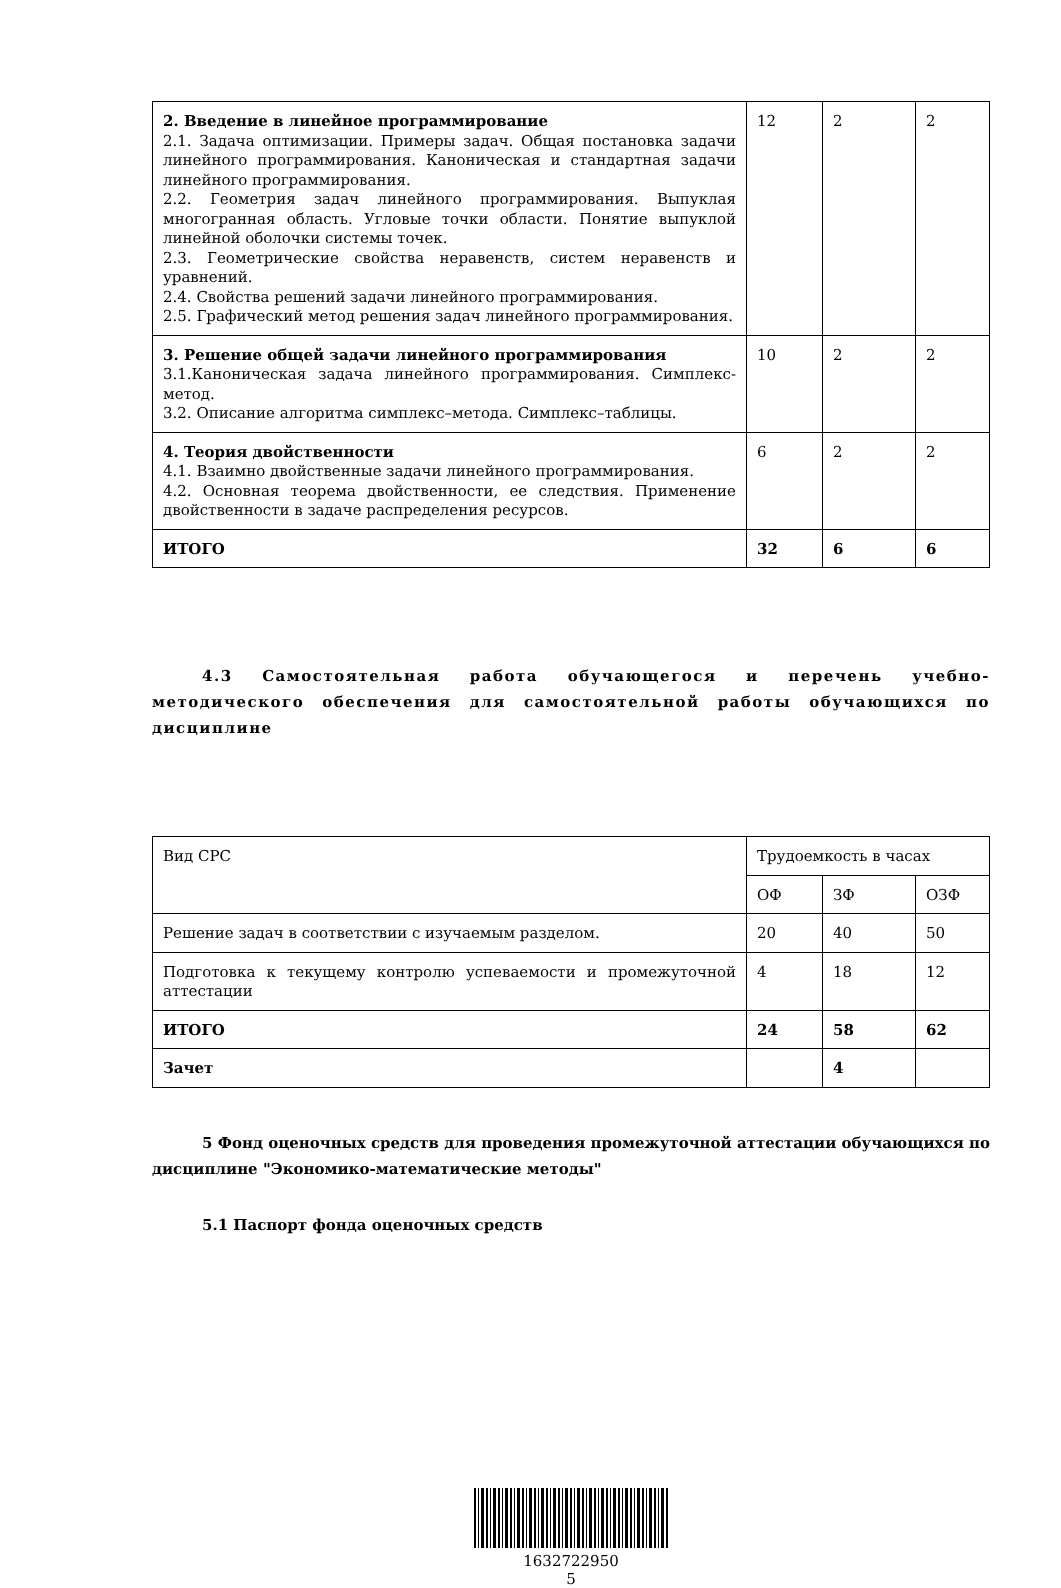| 2. Введение в линейное программирование 2.1. Задача оптимизации. Примеры задач. Общая постановка задачи линейного программирования. Каноническая и стандартная задачи линейного программирования. 2.2. Геометрия задач линейного программирования. Выпуклая многогранная область. Угловые точки области. Понятие выпуклой линейной оболочки системы точек. 2.3. Геометрические свойства неравенств, систем неравенств и уравнений. 2.4. Свойства решений задачи линейного программирования. 2.5. Графический метод решения задач линейного программирования. | 12 | 2 | 2 |
| 3. Решение общей задачи линейного программирования 3.1.Каноническая задача линейного программирования. Симплекс-метод. 3.2. Описание алгоритма симплекс–метода. Симплекс–таблицы. | 10 | 2 | 2 |
| 4. Теория двойственности 4.1. Взаимно двойственные задачи линейного программирования. 4.2. Основная теорема двойственности, ее следствия. Применение двойственности в задаче распределения ресурсов. | 6 | 2 | 2 |
| ИТОГО | 32 | 6 | 6 |
4.3 Самостоятельная работа обучающегося и перечень учебно-методического обеспечения для самостоятельной работы обучающихся по дисциплине
| Вид СРС | Трудоемкость в часах | | |
| | ОФ | ЗФ | ОЗФ |
| Решение задач в соответствии с изучаемым разделом. | 20 | 40 | 50 |
| Подготовка к текущему контролю успеваемости и промежуточной аттестации | 4 | 18 | 12 |
| ИТОГО | 24 | 58 | 62 |
| Зачет | | 4 | |
5 Фонд оценочных средств для проведения промежуточной аттестации обучающихся по дисциплине "Экономико-математические методы"
5.1 Паспорт фонда оценочных средств
1632722950
5